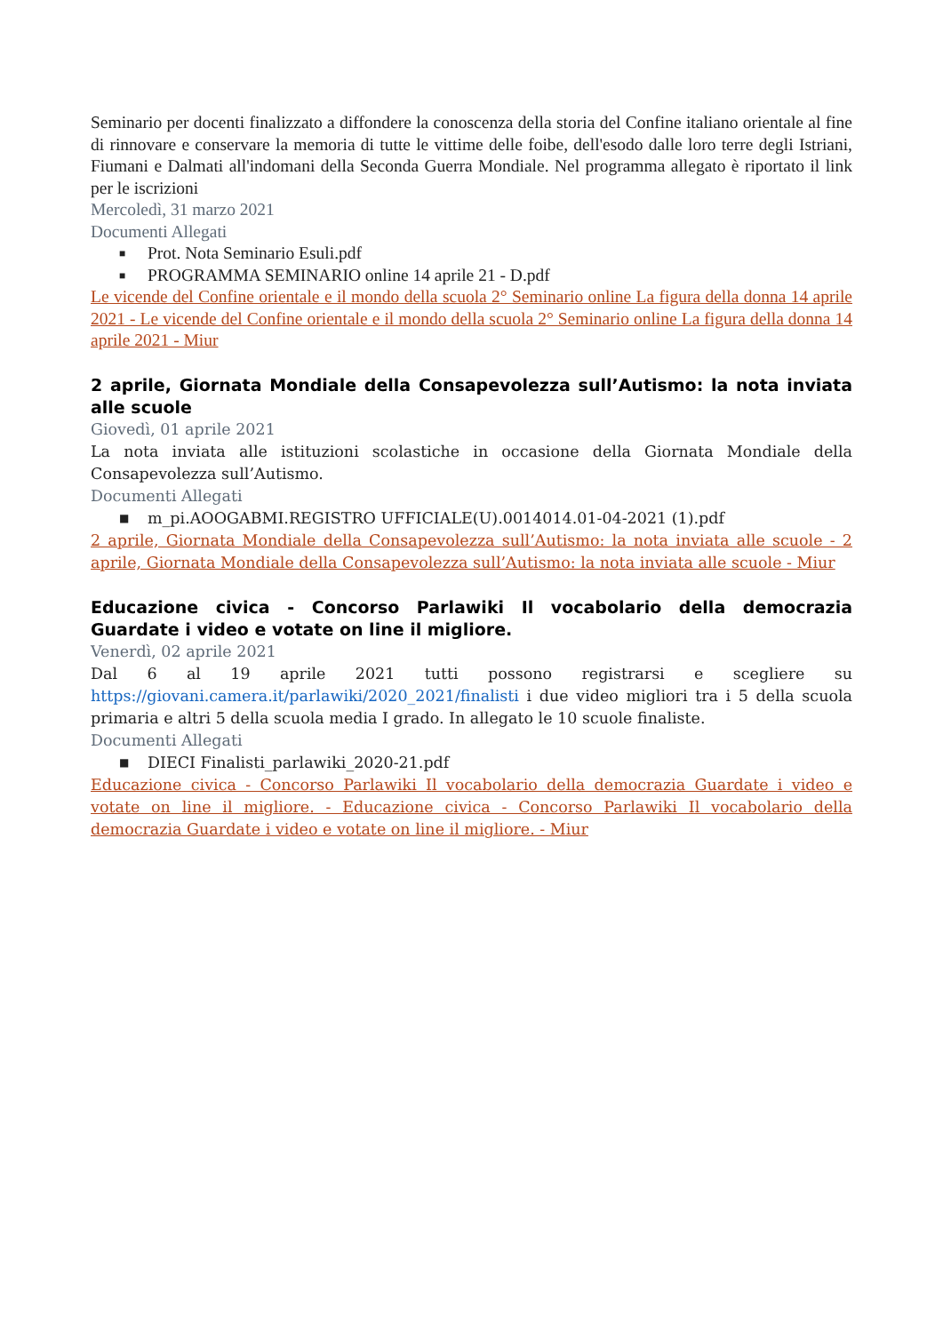Seminario per docenti finalizzato a diffondere la conoscenza della storia del Confine italiano orientale al fine di rinnovare e conservare la memoria di tutte le vittime delle foibe, dell'esodo dalle loro terre degli Istriani, Fiumani e Dalmati all'indomani della Seconda Guerra Mondiale. Nel programma allegato è riportato il link per le iscrizioni
Mercoledì, 31 marzo 2021
Documenti Allegati
■ Prot. Nota Seminario Esuli.pdf
■ PROGRAMMA SEMINARIO online 14 aprile 21 - D.pdf
Le vicende del Confine orientale e il mondo della scuola 2° Seminario online La figura della donna 14 aprile 2021 - Le vicende del Confine orientale e il mondo della scuola 2° Seminario online La figura della donna 14 aprile 2021 - Miur
2 aprile, Giornata Mondiale della Consapevolezza sull’Autismo: la nota inviata alle scuole
Giovedì, 01 aprile 2021
La nota inviata alle istituzioni scolastiche in occasione della Giornata Mondiale della Consapevolezza sull’Autismo.
Documenti Allegati
■ m_pi.AOOGABMI.REGISTRO UFFICIALE(U).0014014.01-04-2021 (1).pdf
2 aprile, Giornata Mondiale della Consapevolezza sull’Autismo: la nota inviata alle scuole - 2 aprile, Giornata Mondiale della Consapevolezza sull’Autismo: la nota inviata alle scuole - Miur
Educazione civica - Concorso Parlawiki Il vocabolario della democrazia Guardate i video e votate on line il migliore.
Venerdì, 02 aprile 2021
Dal 6 al 19 aprile 2021 tutti possono registrarsi e scegliere su https://giovani.camera.it/parlawiki/2020_2021/finalisti i due video migliori tra i 5 della scuola primaria e altri 5 della scuola media I grado. In allegato le 10 scuole finaliste.
Documenti Allegati
■ DIECI Finalisti_parlawiki_2020-21.pdf
Educazione civica - Concorso Parlawiki Il vocabolario della democrazia Guardate i video e votate on line il migliore. - Educazione civica - Concorso Parlawiki Il vocabolario della democrazia Guardate i video e votate on line il migliore. - Miur